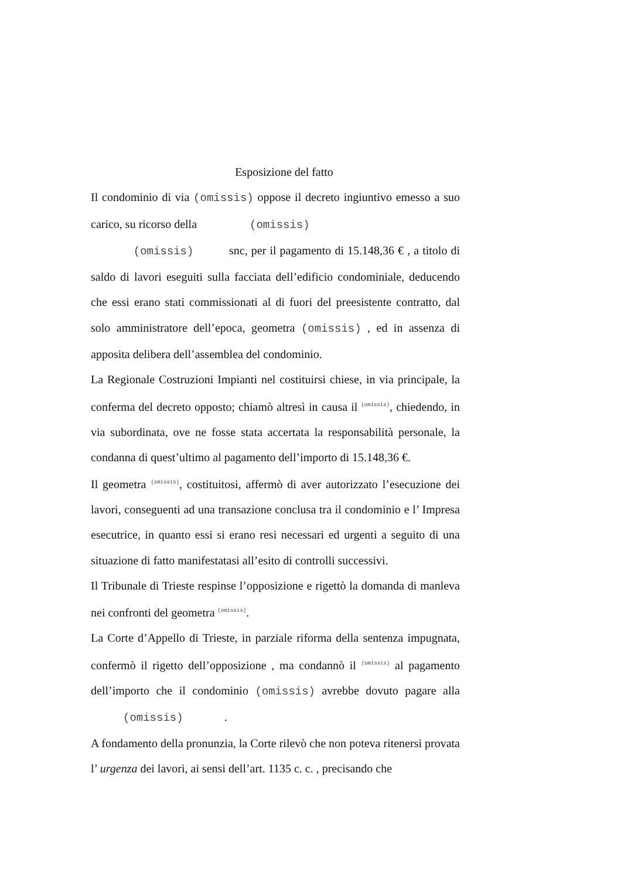Esposizione del fatto
Il condominio di via (omissis) oppose il decreto ingiuntivo emesso a suo carico, su ricorso della (omissis)
(omissis) snc, per il pagamento di 15.148,36 € , a titolo di saldo di lavori eseguiti sulla facciata dell’edificio condominiale, deducendo che essi erano stati commissionati al di fuori del preesistente contratto, dal solo amministratore dell’epoca, geometra (omissis) , ed in assenza di apposita delibera dell’assemblea del condominio.
La Regionale Costruzioni Impianti nel costituirsi chiese, in via principale, la conferma del decreto opposto; chiamò altresì in causa il (omissis), chiedendo, in via subordinata, ove ne fosse stata accertata la responsabilità personale, la condanna di quest’ultimo al pagamento dell’importo di 15.148,36 €.
Il geometra (omissis), costituitosi, affermò di aver autorizzato l’esecuzione dei lavori, conseguenti ad una transazione conclusa tra il condominio e l’ Impresa esecutrice, in quanto essi si erano resi necessari ed urgenti a seguito di una situazione di fatto manifestatasi all’esito di controlli successivi.
Il Tribunale di Trieste respinse l’opposizione e rigettò la domanda di manleva nei confronti del geometra (omissis).
La Corte d’Appello di Trieste, in parziale riforma della sentenza impugnata, confermò il rigetto dell’opposizione , ma condannò il (omissis) al pagamento dell’importo che il condominio (omissis) avrebbe dovuto pagare alla (omissis) .
A fondamento della pronunzia, la Corte rilevò che non poteva ritenersi provata l’ urgenza dei lavori, ai sensi dell’art. 1135 c. c. , precisando che